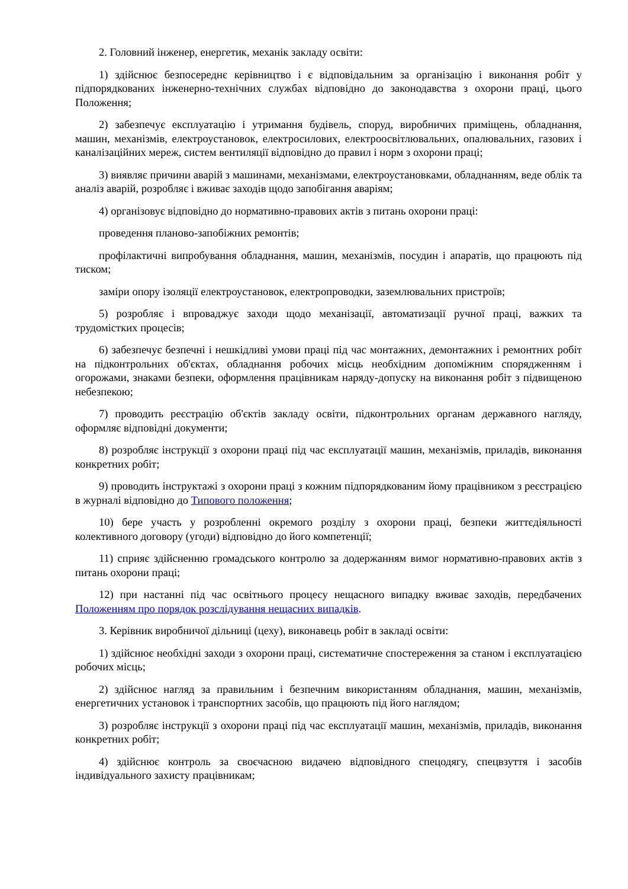2. Головний інженер, енергетик, механік закладу освіти:
1) здійснює безпосереднє керівництво і є відповідальним за організацію і виконання робіт у підпорядкованих інженерно-технічних службах відповідно до законодавства з охорони праці, цього Положення;
2) забезпечує експлуатацію і утримання будівель, споруд, виробничих приміщень, обладнання, машин, механізмів, електроустановок, електросилових, електроосвітлювальних, опалювальних, газових і каналізаційних мереж, систем вентиляції відповідно до правил і норм з охорони праці;
3) виявляє причини аварій з машинами, механізмами, електроустановками, обладнанням, веде облік та аналіз аварій, розробляє і вживає заходів щодо запобігання аваріям;
4) організовує відповідно до нормативно-правових актів з питань охорони праці:
проведення планово-запобіжних ремонтів;
профілактичні випробування обладнання, машин, механізмів, посудин і апаратів, що працюють під тиском;
заміри опору ізоляції електроустановок, електропроводки, заземлювальних пристроїв;
5) розробляє і впроваджує заходи щодо механізації, автоматизації ручної праці, важких та трудомістких процесів;
6) забезпечує безпечні і нешкідливі умови праці під час монтажних, демонтажних і ремонтних робіт на підконтрольних об'єктах, обладнання робочих місць необхідним допоміжним спорядженням і огорожами, знаками безпеки, оформлення працівникам наряду-допуску на виконання робіт з підвищеною небезпекою;
7) проводить реєстрацію об'єктів закладу освіти, підконтрольних органам державного нагляду, оформляє відповідні документи;
8) розробляє інструкції з охорони праці під час експлуатації машин, механізмів, приладів, виконання конкретних робіт;
9) проводить інструктажі з охорони праці з кожним підпорядкованим йому працівником з реєстрацією в журналі відповідно до Типового положення;
10) бере участь у розробленні окремого розділу з охорони праці, безпеки життєдіяльності колективного договору (угоди) відповідно до його компетенції;
11) сприяє здійсненню громадського контролю за додержанням вимог нормативно-правових актів з питань охорони праці;
12) при настанні під час освітнього процесу нещасного випадку вживає заходів, передбачених Положенням про порядок розслідування нещасних випадків.
3. Керівник виробничої дільниці (цеху), виконавець робіт в закладі освіти:
1) здійснює необхідні заходи з охорони праці, систематичне спостереження за станом і експлуатацією робочих місць;
2) здійснює нагляд за правильним і безпечним використанням обладнання, машин, механізмів, енергетичних установок і транспортних засобів, що працюють під його наглядом;
3) розробляє інструкції з охорони праці під час експлуатації машин, механізмів, приладів, виконання конкретних робіт;
4) здійснює контроль за своєчасною видачею відповідного спецодягу, спецвзуття і засобів індивідуального захисту працівникам;